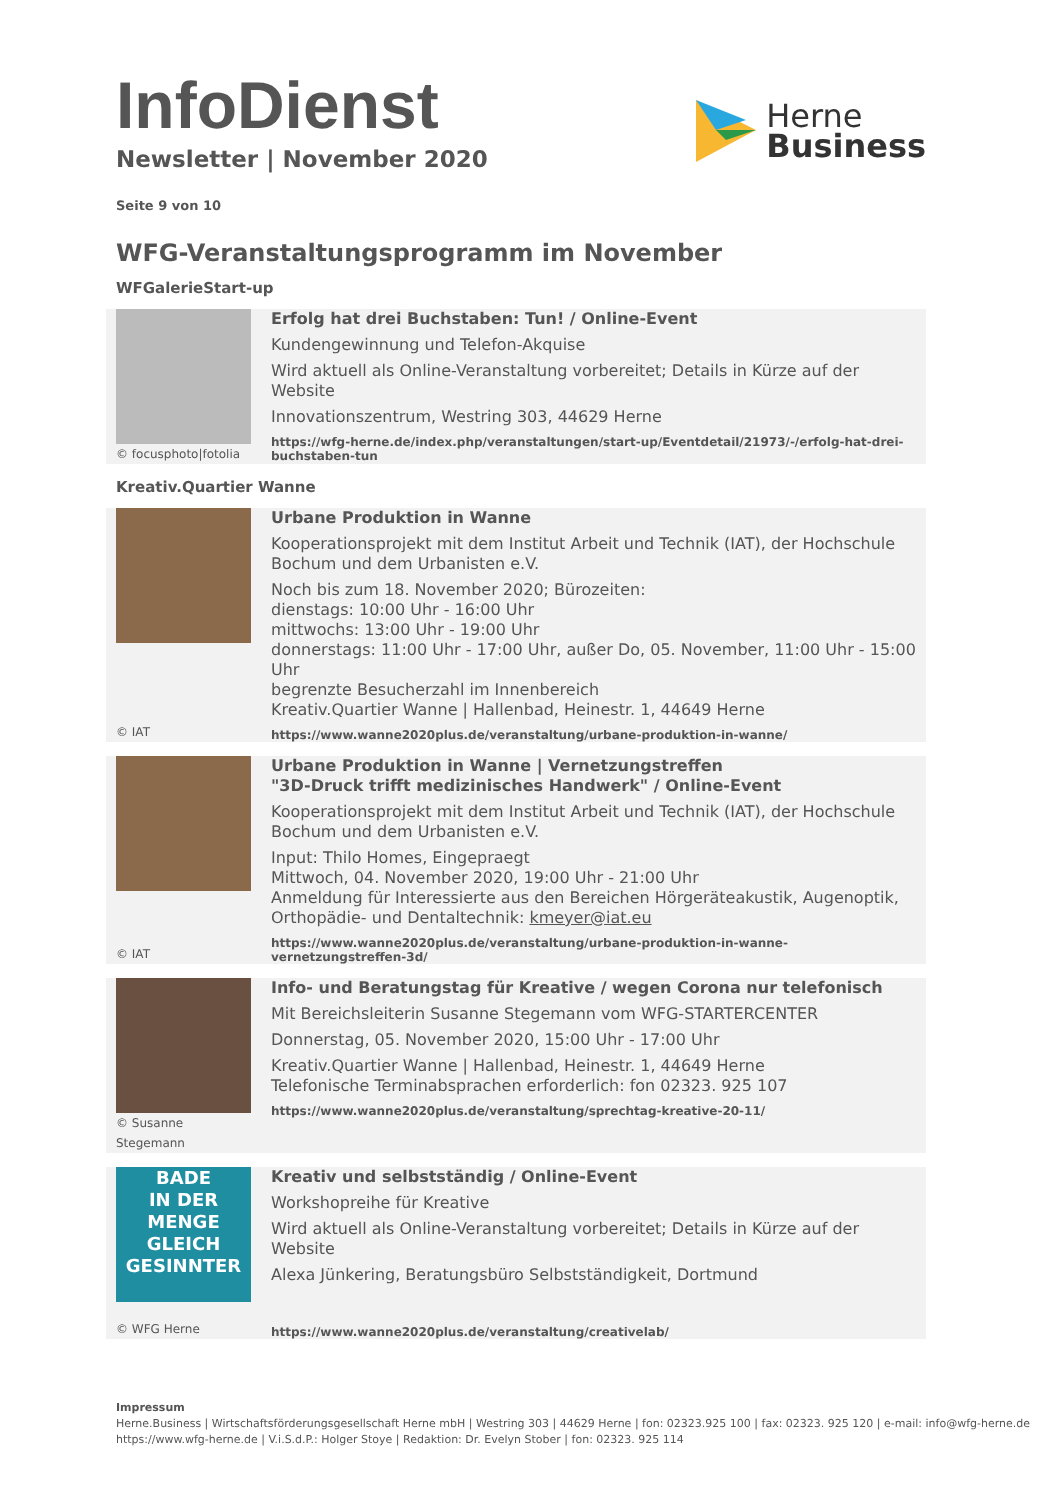InfoDienst
Newsletter | November 2020
Herne
Business
Seite 9 von 10
WFG-Veranstaltungsprogramm im November
WFGalerieStart-up
© focusphoto|fotolia
Erfolg hat drei Buchstaben: Tun! / Online-Event
Kundengewinnung und Telefon-Akquise
Wird aktuell als Online-Veranstaltung vorbereitet; Details in Kürze auf der Website
Innovationszentrum, Westring 303, 44629 Herne
https://wfg-herne.de/index.php/veranstaltungen/start-up/Eventdetail/21973/-/erfolg-hat-drei-buchstaben-tun
Kreativ.Quartier Wanne
© IAT
Urbane Produktion in Wanne
Kooperationsprojekt mit dem Institut Arbeit und Technik (IAT), der Hochschule Bochum und dem Urbanisten e.V.
Noch bis zum 18. November 2020; Bürozeiten:
dienstags: 10:00 Uhr - 16:00 Uhr
mittwochs: 13:00 Uhr - 19:00 Uhr
donnerstags: 11:00 Uhr - 17:00 Uhr, außer Do, 05. November, 11:00 Uhr - 15:00 Uhr
begrenzte Besucherzahl im Innenbereich
Kreativ.Quartier Wanne | Hallenbad, Heinestr. 1, 44649 Herne
https://www.wanne2020plus.de/veranstaltung/urbane-produktion-in-wanne/
© IAT
Urbane Produktion in Wanne | Vernetzungstreffen
"3D-Druck trifft medizinisches Handwerk" / Online-Event
Kooperationsprojekt mit dem Institut Arbeit und Technik (IAT), der Hochschule Bochum und dem Urbanisten e.V.
Input: Thilo Homes, Eingepraegt
Mittwoch, 04. November 2020, 19:00 Uhr - 21:00 Uhr
Anmeldung für Interessierte aus den Bereichen Hörgeräteakustik, Augenoptik, Orthopädie- und Dentaltechnik: kmeyer@iat.eu
https://www.wanne2020plus.de/veranstaltung/urbane-produktion-in-wanne-vernetzungstreffen-3d/
© Susanne Stegemann
Info- und Beratungstag für Kreative / wegen Corona nur telefonisch
Mit Bereichsleiterin Susanne Stegemann vom WFG-STARTERCENTER
Donnerstag, 05. November 2020, 15:00 Uhr - 17:00 Uhr
Kreativ.Quartier Wanne | Hallenbad, Heinestr. 1, 44649 Herne
Telefonische Terminabsprachen erforderlich: fon 02323. 925 107
https://www.wanne2020plus.de/veranstaltung/sprechtag-kreative-20-11/
BADE
IN DER MENGE
GLEICH
GESINNTER
© WFG Herne
Kreativ und selbstständig / Online-Event
Workshopreihe für Kreative
Wird aktuell als Online-Veranstaltung vorbereitet; Details in Kürze auf der Website
Alexa Jünkering, Beratungsbüro Selbstständigkeit, Dortmund
https://www.wanne2020plus.de/veranstaltung/creativelab/
Impressum
Herne.Business | Wirtschaftsförderungsgesellschaft Herne mbH | Westring 303 | 44629 Herne | fon: 02323.925 100 | fax: 02323. 925 120 | e-mail: info@wfg-herne.de
https://www.wfg-herne.de | V.i.S.d.P.: Holger Stoye | Redaktion: Dr. Evelyn Stober | fon: 02323. 925 114